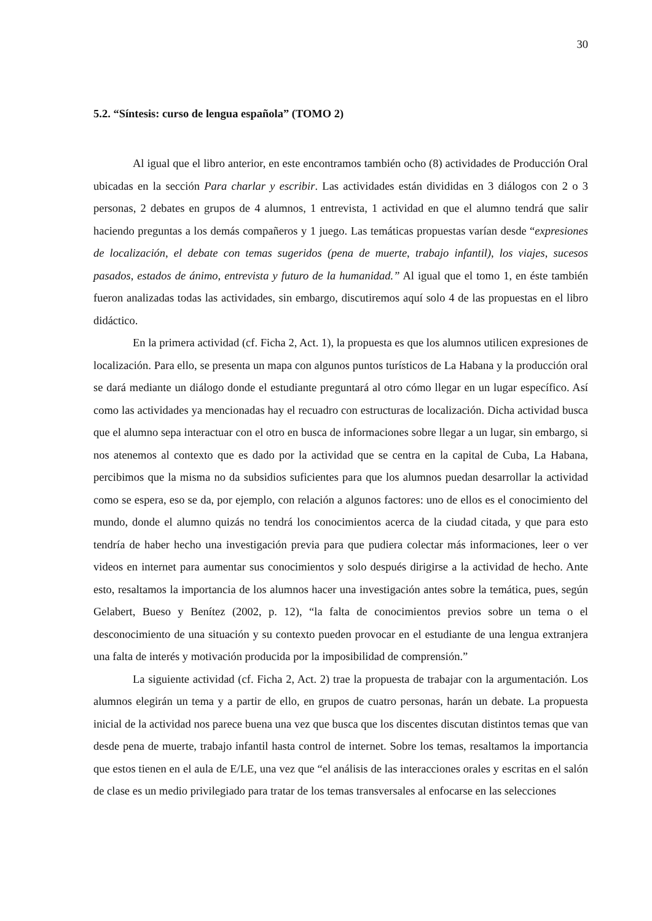30
5.2. “Síntesis: curso de lengua española” (TOMO 2)
Al igual que el libro anterior, en este encontramos también ocho (8) actividades de Producción Oral ubicadas en la sección Para charlar y escribir. Las actividades están divididas en 3 diálogos con 2 o 3 personas, 2 debates en grupos de 4 alumnos, 1 entrevista, 1 actividad en que el alumno tendrá que salir haciendo preguntas a los demás compañeros y 1 juego. Las temáticas propuestas varían desde “expresiones de localización, el debate con temas sugeridos (pena de muerte, trabajo infantil), los viajes, sucesos pasados, estados de ánimo, entrevista y futuro de la humanidad.” Al igual que el tomo 1, en éste también fueron analizadas todas las actividades, sin embargo, discutiremos aquí solo 4 de las propuestas en el libro didáctico.
En la primera actividad (cf. Ficha 2, Act. 1), la propuesta es que los alumnos utilicen expresiones de localización. Para ello, se presenta un mapa con algunos puntos turísticos de La Habana y la producción oral se dará mediante un diálogo donde el estudiante preguntará al otro cómo llegar en un lugar específico. Así como las actividades ya mencionadas hay el recuadro con estructuras de localización. Dicha actividad busca que el alumno sepa interactuar con el otro en busca de informaciones sobre llegar a un lugar, sin embargo, si nos atenemos al contexto que es dado por la actividad que se centra en la capital de Cuba, La Habana, percibimos que la misma no da subsidios suficientes para que los alumnos puedan desarrollar la actividad como se espera, eso se da, por ejemplo, con relación a algunos factores: uno de ellos es el conocimiento del mundo, donde el alumno quizás no tendrá los conocimientos acerca de la ciudad citada, y que para esto tendría de haber hecho una investigación previa para que pudiera colectar más informaciones, leer o ver videos en internet para aumentar sus conocimientos y solo después dirigirse a la actividad de hecho. Ante esto, resaltamos la importancia de los alumnos hacer una investigación antes sobre la temática, pues, según Gelabert, Bueso y Benítez (2002, p. 12), “la falta de conocimientos previos sobre un tema o el desconocimiento de una situación y su contexto pueden provocar en el estudiante de una lengua extranjera una falta de interés y motivación producida por la imposibilidad de comprensión.”
La siguiente actividad (cf. Ficha 2, Act. 2) trae la propuesta de trabajar con la argumentación. Los alumnos elegirán un tema y a partir de ello, en grupos de cuatro personas, harán un debate. La propuesta inicial de la actividad nos parece buena una vez que busca que los discentes discutan distintos temas que van desde pena de muerte, trabajo infantil hasta control de internet. Sobre los temas, resaltamos la importancia que estos tienen en el aula de E/LE, una vez que “el análisis de las interacciones orales y escritas en el salón de clase es un medio privilegiado para tratar de los temas transversales al enfocarse en las selecciones